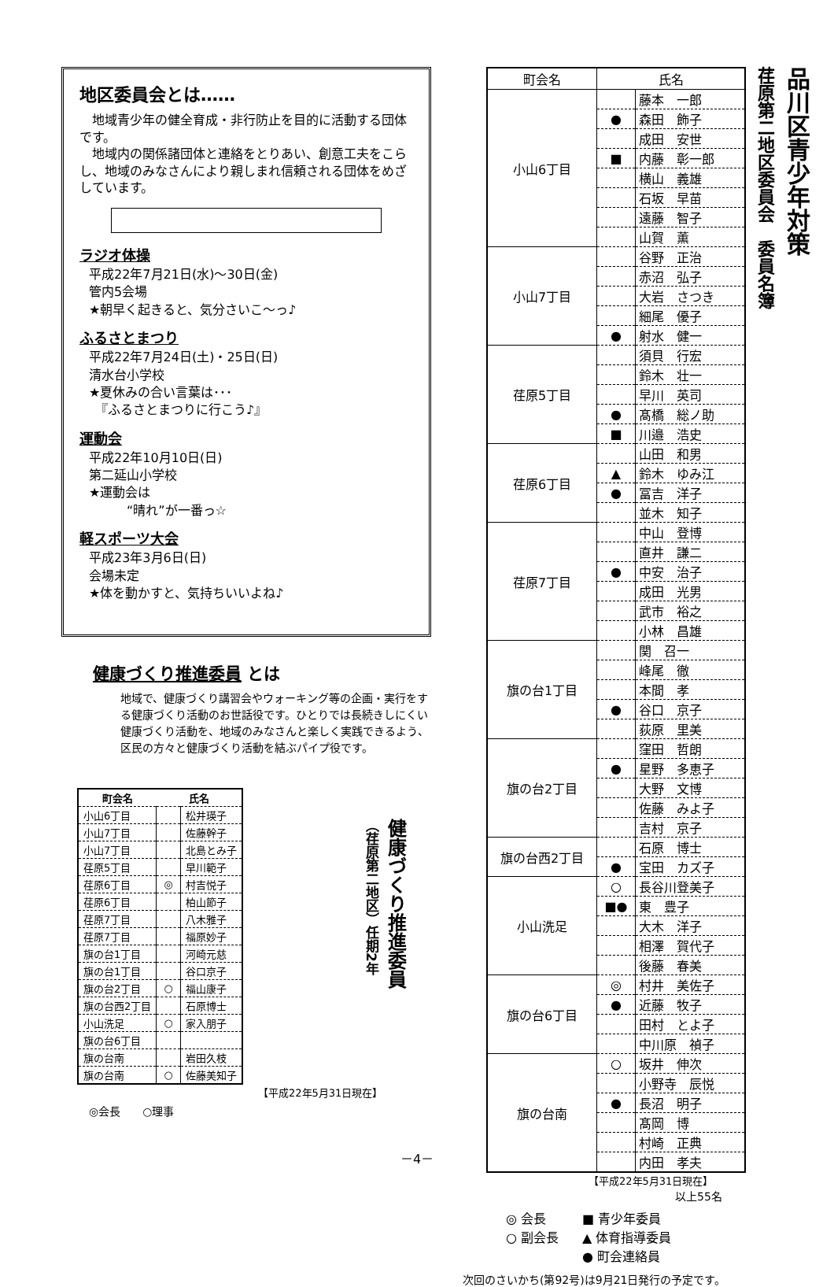地区委員会とは……
地域青少年の健全育成・非行防止を目的に活動する団体です。
地域内の関係諸団体と連絡をとりあい、創意工夫をこらし、地域のみなさんにより親しまれ信頼される団体をめざしています。
ラジオ体操
平成22年7月21日(水)～30日(金)
管内5会場
★朝早く起きると、気分さいこ～っ♪
ふるさとまつり
平成22年7月24日(土)・25日(日)
清水台小学校
★夏休みの合い言葉は･･･
　『ふるさとまつりに行こう♪』
運動会
平成22年10月10日(日)
第二延山小学校
★運動会は
　　　“晴れ”が一番っ☆
軽スポーツ大会
平成23年3月6日(日)
会場未定
★体を動かすと、気持ちいいよね♪
健康づくり推進委員 とは
地域で、健康づくり講習会やウォーキング等の企画・実行をする健康づくり活動のお世話役です。ひとりでは長続きしにくい健康づくり活動を、地域のみなさんと楽しく実践できるよう、区民の方々と健康づくり活動を結ぶパイプ役です。
| 町会名 | 氏名 | |
| --- | --- | --- |
| 小山6丁目 | | 松井瑛子 |
| 小山7丁目 | | 佐藤幹子 |
| 小山7丁目 | | 北島とみ子 |
| 荏原5丁目 | | 早川範子 |
| 荏原6丁目 | ◎ | 村吉悦子 |
| 荏原6丁目 | | 柏山節子 |
| 荏原7丁目 | | 八木雅子 |
| 荏原7丁目 | | 福原妙子 |
| 旗の台1丁目 | | 河崎元慈 |
| 旗の台1丁目 | | 谷口京子 |
| 旗の台2丁目 | ○ | 福山康子 |
| 旗の台西2丁目 | | 石原博士 |
| 小山洗足 | ○ | 家入朋子 |
| 旗の台6丁目 | | |
| 旗の台南 | | 岩田久枝 |
| 旗の台南 | ○ | 佐藤美知子 |
【平成22年5月31日現在】
◎会長　　○理事
健康づくり推進委員
（荏原第二地区）任期2年
| 町会名 | 氏名 | |
| --- | --- | --- |
| 小山6丁目 | | 藤本 一郎 |
| | ● | 森田 飾子 |
| | | 成田 安世 |
| | ■ | 内藤 彰一郎 |
| | | 横山 義雄 |
| | | 石坂 早苗 |
| | | 遠藤 智子 |
| | | 山賀 薫 |
| 小山7丁目 | | 谷野 正治 |
| | | 赤沼 弘子 |
| | | 大岩 さつき |
| | | 細尾 優子 |
| | ● | 射水 健一 |
| 荏原5丁目 | | 須貝 行宏 |
| | | 鈴木 壮一 |
| | | 早川 英司 |
| | ● | 髙橋 総ノ助 |
| | ■ | 川邉 浩史 |
| 荏原6丁目 | | 山田 和男 |
| | ▲ | 鈴木 ゆみ江 |
| | ● | 冨吉 洋子 |
| | | 並木 知子 |
| 荏原7丁目 | | 中山 登博 |
| | | 直井 謙二 |
| | ● | 中安 治子 |
| | | 成田 光男 |
| | | 武市 裕之 |
| | | 小林 昌雄 |
| 旗の台1丁目 | | 関 召一 |
| | | 峰尾 徹 |
| | | 本間 孝 |
| | ● | 谷口 京子 |
| | | 荻原 里美 |
| 旗の台2丁目 | | 窪田 哲朗 |
| | ● | 星野 多恵子 |
| | | 大野 文博 |
| | | 佐藤 みよ子 |
| | | 吉村 京子 |
| 旗の台西2丁目 | | 石原 博士 |
| | ● | 宝田 カズ子 |
| 小山洗足 | ○ | 長谷川登美子 |
| | ■● | 東 豊子 |
| | | 大木 洋子 |
| | | 相澤 賀代子 |
| | | 後藤 春美 |
| 旗の台6丁目 | ◎ | 村井 美佐子 |
| | ● | 近藤 牧子 |
| | | 田村 とよ子 |
| | | 中川原 禎子 |
| 旗の台南 | ○ | 坂井 伸次 |
| | | 小野寺 辰悦 |
| | ● | 長沼 明子 |
| | | 髙岡 博 |
| | | 村崎 正典 |
| | | 内田 孝夫 |
【平成22年5月31日現在】
以上55名
◎ 会長
○ 副会長
■ 青少年委員
▲ 体育指導委員
● 町会連絡員
次回のさいかち(第92号)は9月21日発行の予定です。
品川区青少年対策
荏原第二地区委員会　委員名簿
－4－